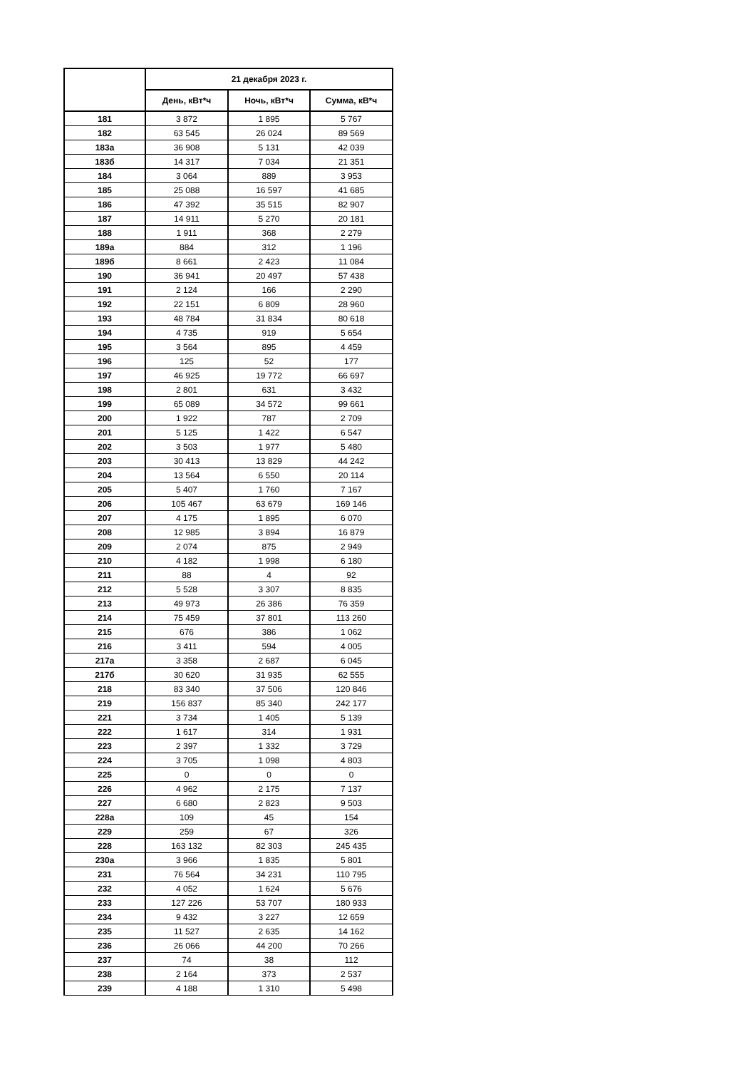| | 21 декабря 2023 г. | | |
| --- | --- | --- | --- |
| | День, кВт*ч | Ночь, кВт*ч | Сумма, кВ*ч |
| 181 | 3 872 | 1 895 | 5 767 |
| 182 | 63 545 | 26 024 | 89 569 |
| 183а | 36 908 | 5 131 | 42 039 |
| 183б | 14 317 | 7 034 | 21 351 |
| 184 | 3 064 | 889 | 3 953 |
| 185 | 25 088 | 16 597 | 41 685 |
| 186 | 47 392 | 35 515 | 82 907 |
| 187 | 14 911 | 5 270 | 20 181 |
| 188 | 1 911 | 368 | 2 279 |
| 189а | 884 | 312 | 1 196 |
| 189б | 8 661 | 2 423 | 11 084 |
| 190 | 36 941 | 20 497 | 57 438 |
| 191 | 2 124 | 166 | 2 290 |
| 192 | 22 151 | 6 809 | 28 960 |
| 193 | 48 784 | 31 834 | 80 618 |
| 194 | 4 735 | 919 | 5 654 |
| 195 | 3 564 | 895 | 4 459 |
| 196 | 125 | 52 | 177 |
| 197 | 46 925 | 19 772 | 66 697 |
| 198 | 2 801 | 631 | 3 432 |
| 199 | 65 089 | 34 572 | 99 661 |
| 200 | 1 922 | 787 | 2 709 |
| 201 | 5 125 | 1 422 | 6 547 |
| 202 | 3 503 | 1 977 | 5 480 |
| 203 | 30 413 | 13 829 | 44 242 |
| 204 | 13 564 | 6 550 | 20 114 |
| 205 | 5 407 | 1 760 | 7 167 |
| 206 | 105 467 | 63 679 | 169 146 |
| 207 | 4 175 | 1 895 | 6 070 |
| 208 | 12 985 | 3 894 | 16 879 |
| 209 | 2 074 | 875 | 2 949 |
| 210 | 4 182 | 1 998 | 6 180 |
| 211 | 88 | 4 | 92 |
| 212 | 5 528 | 3 307 | 8 835 |
| 213 | 49 973 | 26 386 | 76 359 |
| 214 | 75 459 | 37 801 | 113 260 |
| 215 | 676 | 386 | 1 062 |
| 216 | 3 411 | 594 | 4 005 |
| 217а | 3 358 | 2 687 | 6 045 |
| 217б | 30 620 | 31 935 | 62 555 |
| 218 | 83 340 | 37 506 | 120 846 |
| 219 | 156 837 | 85 340 | 242 177 |
| 221 | 3 734 | 1 405 | 5 139 |
| 222 | 1 617 | 314 | 1 931 |
| 223 | 2 397 | 1 332 | 3 729 |
| 224 | 3 705 | 1 098 | 4 803 |
| 225 | 0 | 0 | 0 |
| 226 | 4 962 | 2 175 | 7 137 |
| 227 | 6 680 | 2 823 | 9 503 |
| 228а | 109 | 45 | 154 |
| 229 | 259 | 67 | 326 |
| 228 | 163 132 | 82 303 | 245 435 |
| 230а | 3 966 | 1 835 | 5 801 |
| 231 | 76 564 | 34 231 | 110 795 |
| 232 | 4 052 | 1 624 | 5 676 |
| 233 | 127 226 | 53 707 | 180 933 |
| 234 | 9 432 | 3 227 | 12 659 |
| 235 | 11 527 | 2 635 | 14 162 |
| 236 | 26 066 | 44 200 | 70 266 |
| 237 | 74 | 38 | 112 |
| 238 | 2 164 | 373 | 2 537 |
| 239 | 4 188 | 1 310 | 5 498 |